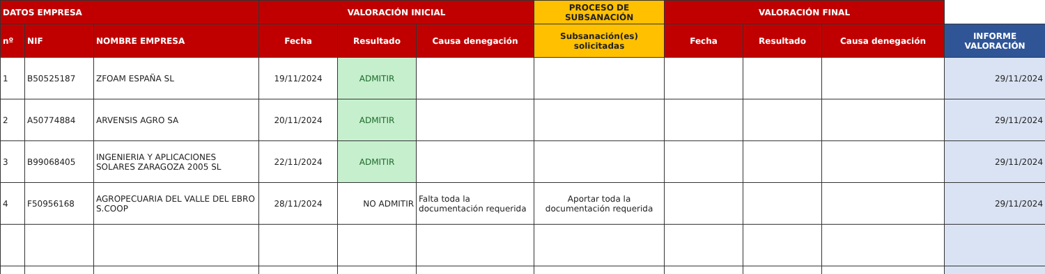| DATOS EMPRESA | | | VALORACIÓN INICIAL | | | PROCESO DE SUBSANACIÓN | VALORACIÓN FINAL | | | |
| nº | NIF | NOMBRE EMPRESA | Fecha | Resultado | Causa denegación | Subsanación(es) solicitadas | Fecha | Resultado | Causa denegación | INFORME VALORACIÓN |
| 1 | B50525187 | ZFOAM ESPAÑA SL | 19/11/2024 | ADMITIR | | | | | | 29/11/2024 |
| 2 | A50774884 | ARVENSIS AGRO SA | 20/11/2024 | ADMITIR | | | | | | 29/11/2024 |
| 3 | B99068405 | INGENIERIA Y APLICACIONES SOLARES ZARAGOZA 2005 SL | 22/11/2024 | ADMITIR | | | | | | 29/11/2024 |
| 4 | F50956168 | AGROPECUARIA DEL VALLE DEL EBRO S.COOP | 28/11/2024 | NO ADMITIR | Falta toda la documentación requerida | Aportar toda la documentación requerida | | | | 29/11/2024 |